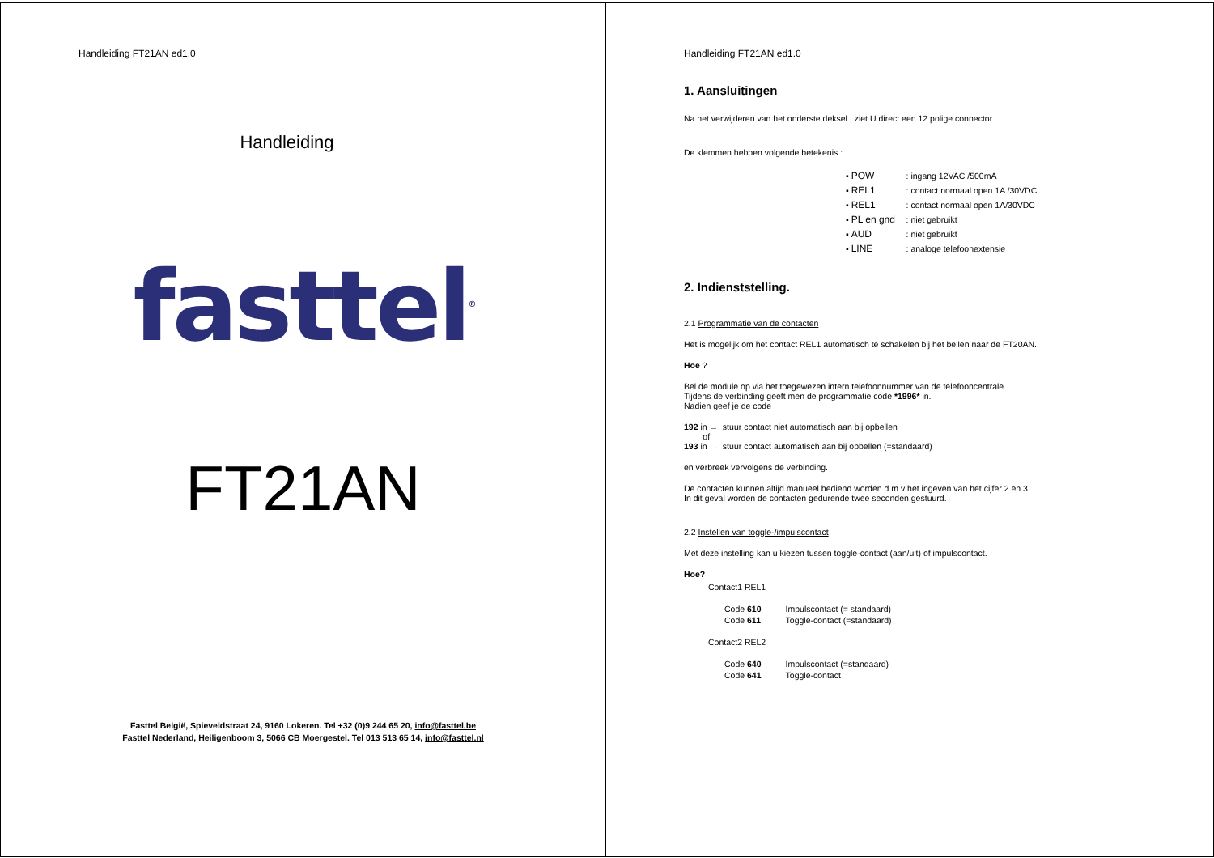Handleiding FT21AN ed1.0
Handleiding
fasttel<sup>®</sup>
FT21AN
Fasttel België, Spieveldstraat 24, 9160 Lokeren. Tel +32 (0)9 244 65 20, info@fasttel.be
Fasttel Nederland, Heiligenboom 3, 5066 CB Moergestel. Tel 013 513 65 14, info@fasttel.nl
Handleiding FT21AN ed1.0
1. Aansluitingen
Na het verwijderen van het onderste deksel , ziet U direct een 12 polige connector.
De klemmen hebben volgende betekenis :
▪ POW : ingang 12VAC /500mA
▪ REL1 : contact normaal open 1A /30VDC
▪ REL1 : contact normaal open 1A/30VDC
▪ PL en gnd : niet gebruikt
▪ AUD : niet gebruikt
▪ LINE : analoge telefoonextensie
2. Indienststelling.
2.1 Programmatie van de contacten
Het is mogelijk om het contact REL1 automatisch te schakelen bij het bellen naar de FT20AN.
Hoe ?
Bel de module op via het toegewezen intern telefoonnummer van de telefooncentrale.
Tijdens de verbinding geeft men de programmatie code *1996* in.
Nadien geef je de code
192 in →: stuur contact niet automatisch aan bij opbellen
of
193 in →: stuur contact automatisch aan bij opbellen (=standaard)
en verbreek vervolgens de verbinding.
De contacten kunnen altijd manueel bediend worden d.m.v het ingeven van het cijfer 2 en 3.
In dit geval worden de contacten gedurende twee seconden gestuurd.
2.2 Instellen van toggle-/impulscontact
Met deze instelling kan u kiezen tussen toggle-contact (aan/uit) of impulscontact.
Hoe?
Contact1 REL1
| Code 610 | Impulscontact (= standaard) |
| Code 611 | Toggle-contact (=standaard) |
Contact2 REL2
| Code 640 | Impulscontact (=standaard) |
| Code 641 | Toggle-contact |